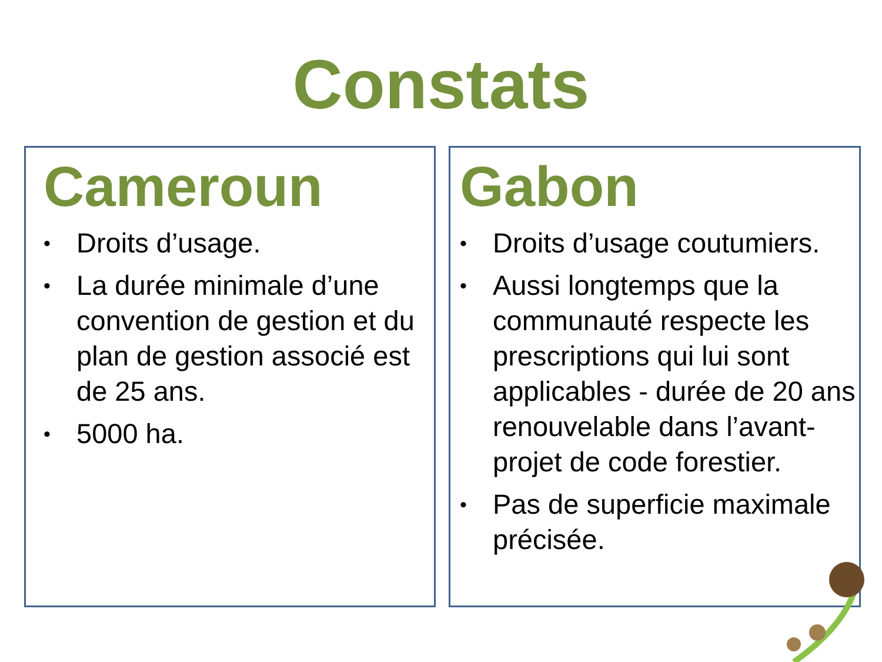Constats
Cameroun
• Droits d’usage.
• La durée minimale d’une convention de gestion et du plan de gestion associé est de 25 ans.
• 5000 ha.
Gabon
• Droits d’usage coutumiers.
• Aussi longtemps que la communauté respecte les prescriptions qui lui sont applicables - durée de 20 ans renouvelable dans l’avant-projet de code forestier.
• Pas de superficie maximale précisée.